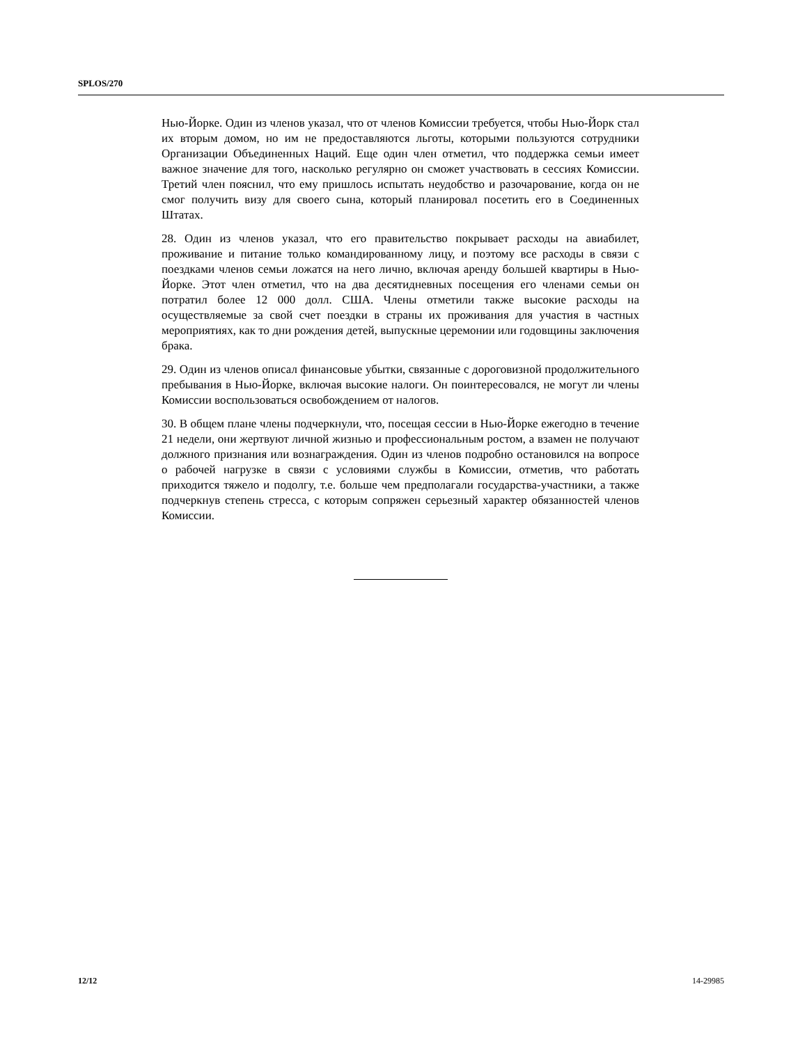SPLOS/270
Нью-Йорке. Один из членов указал, что от членов Комиссии требуется, чтобы Нью-Йорк стал их вторым домом, но им не предоставляются льготы, которыми пользуются сотрудники Организации Объединенных Наций. Еще один член отметил, что поддержка семьи имеет важное значение для того, насколько регулярно он сможет участвовать в сессиях Комиссии. Третий член пояснил, что ему пришлось испытать неудобство и разочарование, когда он не смог получить визу для своего сына, который планировал посетить его в Соединенных Штатах.
28. Один из членов указал, что его правительство покрывает расходы на авиабилет, проживание и питание только командированному лицу, и поэтому все расходы в связи с поездками членов семьи ложатся на него лично, включая аренду большей квартиры в Нью-Йорке. Этот член отметил, что на два десятидневных посещения его членами семьи он потратил более 12 000 долл. США. Члены отметили также высокие расходы на осуществляемые за свой счет поездки в страны их проживания для участия в частных мероприятиях, как то дни рождения детей, выпускные церемонии или годовщины заключения брака.
29. Один из членов описал финансовые убытки, связанные с дороговизной продолжительного пребывания в Нью-Йорке, включая высокие налоги. Он поинтересовался, не могут ли члены Комиссии воспользоваться освобождением от налогов.
30. В общем плане члены подчеркнули, что, посещая сессии в Нью-Йорке ежегодно в течение 21 недели, они жертвуют личной жизнью и профессиональным ростом, а взамен не получают должного признания или вознаграждения. Один из членов подробно остановился на вопросе о рабочей нагрузке в связи с условиями службы в Комиссии, отметив, что работать приходится тяжело и подолгу, т.е. больше чем предполагали государства-участники, а также подчеркнув степень стресса, с которым сопряжен серьезный характер обязанностей членов Комиссии.
12/12 14-29985